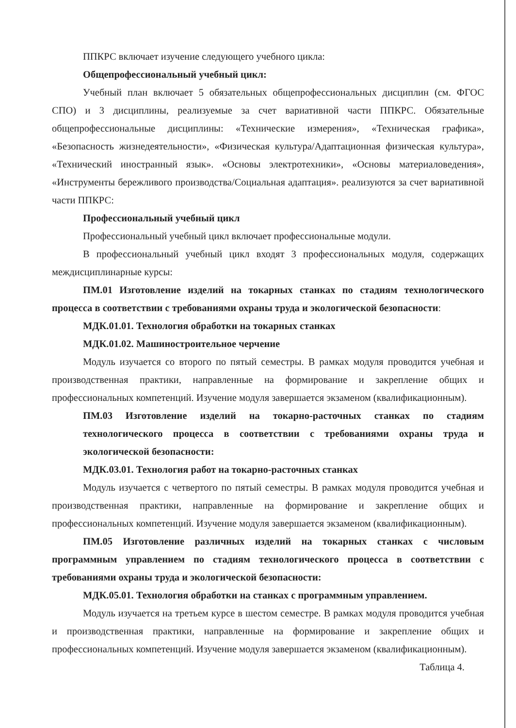ППКРС включает изучение следующего учебного цикла:
Общепрофессиональный учебный цикл:
Учебный план включает 5 обязательных общепрофессиональных дисциплин (см. ФГОС СПО) и 3 дисциплины, реализуемые за счет вариативной части ППКРС. Обязательные общепрофессиональные дисциплины: «Технические измерения», «Техническая графика», «Безопасность жизнедеятельности», «Физическая культура/Адаптационная физическая культура», «Технический иностранный язык». «Основы электротехники», «Основы материаловедения», «Инструменты бережливого производства/Социальная адаптация». реализуются за счет вариативной части ППКРС:
Профессиональный учебный цикл
Профессиональный учебный цикл включает профессиональные модули.
В профессиональный учебный цикл входят 3 профессиональных модуля, содержащих междисциплинарные курсы:
ПМ.01 Изготовление изделий на токарных станках по стадиям технологического процесса в соответствии с требованиями охраны труда и экологической безопасности:
МДК.01.01. Технология обработки на токарных станках
МДК.01.02. Машиностроительное черчение
Модуль изучается со второго по пятый семестры. В рамках модуля проводится учебная и производственная практики, направленные на формирование и закрепление общих и профессиональных компетенций. Изучение модуля завершается экзаменом (квалификационным).
ПМ.03 Изготовление изделий на токарно-расточных станках по стадиям технологического процесса в соответствии с требованиями охраны труда и экологической безопасности:
МДК.03.01. Технология работ на токарно-расточных станках
Модуль изучается с четвертого по пятый семестры. В рамках модуля проводится учебная и производственная практики, направленные на формирование и закрепление общих и профессиональных компетенций. Изучение модуля завершается экзаменом (квалификационным).
ПМ.05 Изготовление различных изделий на токарных станках с числовым программным управлением по стадиям технологического процесса в соответствии с требованиями охраны труда и экологической безопасности:
МДК.05.01. Технология обработки на станках с программным управлением.
Модуль изучается на третьем курсе в шестом семестре. В рамках модуля проводится учебная и производственная практики, направленные на формирование и закрепление общих и профессиональных компетенций. Изучение модуля завершается экзаменом (квалификационным).
Таблица 4.